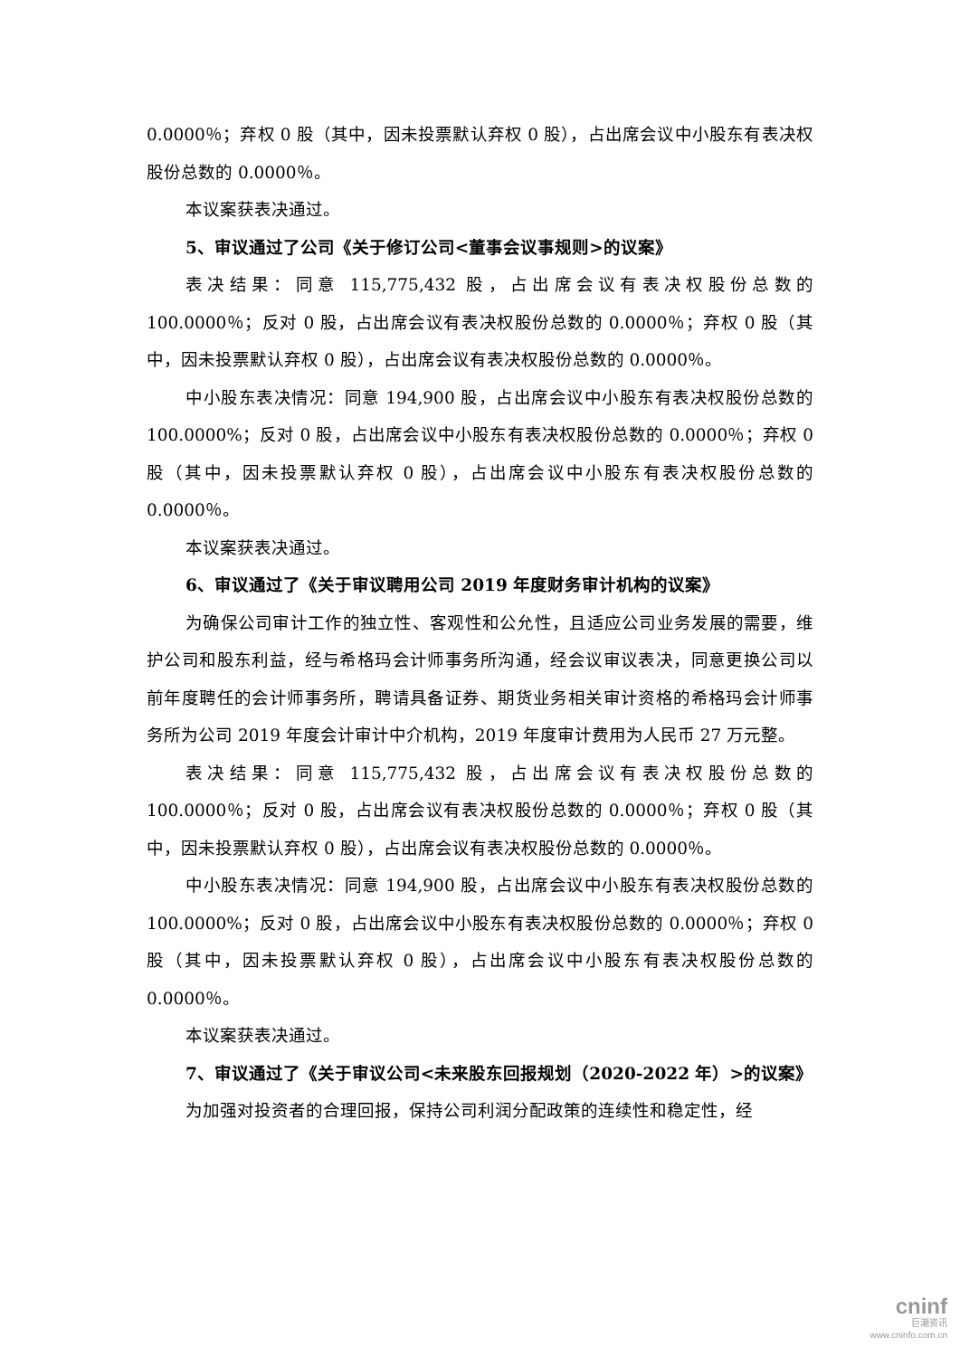0.0000％；弃权 0 股（其中，因未投票默认弃权 0 股），占出席会议中小股东有表决权股份总数的 0.0000％。
本议案获表决通过。
5、审议通过了公司《关于修订公司<董事会议事规则>的议案》
表决结果：同意 115,775,432 股，占出席会议有表决权股份总数的 100.0000％；反对 0 股，占出席会议有表决权股份总数的 0.0000％；弃权 0 股（其中，因未投票默认弃权 0 股），占出席会议有表决权股份总数的 0.0000％。
中小股东表决情况：同意 194,900 股，占出席会议中小股东有表决权股份总数的 100.0000%；反对 0 股，占出席会议中小股东有表决权股份总数的 0.0000％；弃权 0 股（其中，因未投票默认弃权 0 股），占出席会议中小股东有表决权股份总数的 0.0000％。
本议案获表决通过。
6、审议通过了《关于审议聘用公司 2019 年度财务审计机构的议案》
为确保公司审计工作的独立性、客观性和公允性，且适应公司业务发展的需要，维护公司和股东利益，经与希格玛会计师事务所沟通，经会议审议表决，同意更换公司以前年度聘任的会计师事务所，聘请具备证券、期货业务相关审计资格的希格玛会计师事务所为公司 2019 年度会计审计中介机构，2019 年度审计费用为人民币 27 万元整。
表决结果：同意 115,775,432 股，占出席会议有表决权股份总数的 100.0000％；反对 0 股，占出席会议有表决权股份总数的 0.0000％；弃权 0 股（其中，因未投票默认弃权 0 股），占出席会议有表决权股份总数的 0.0000％。
中小股东表决情况：同意 194,900 股，占出席会议中小股东有表决权股份总数的 100.0000%；反对 0 股，占出席会议中小股东有表决权股份总数的 0.0000％；弃权 0 股（其中，因未投票默认弃权 0 股），占出席会议中小股东有表决权股份总数的 0.0000％。
本议案获表决通过。
7、审议通过了《关于审议公司<未来股东回报规划（2020-2022 年）>的议案》
为加强对投资者的合理回报，保持公司利润分配政策的连续性和稳定性，经
cninf
巨潮资讯
www.cninfo.com.cn